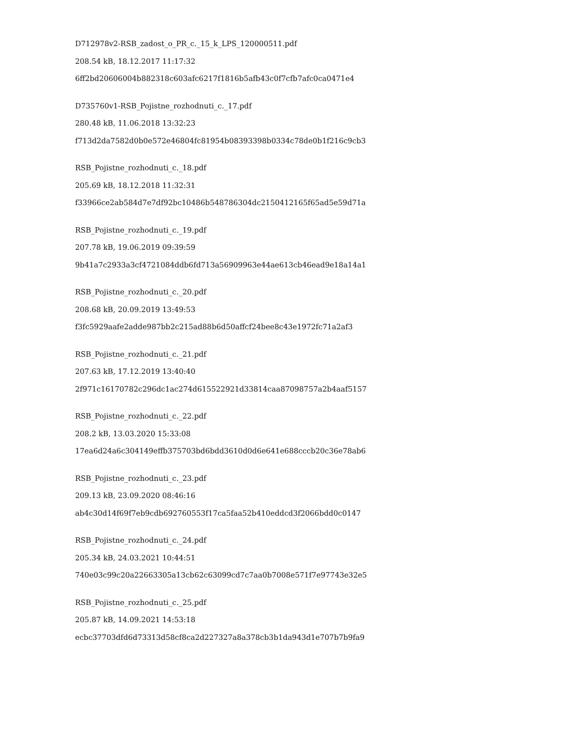D712978v2-RSB_zadost_o_PR_c._15_k_LPS_120000511.pdf
208.54 kB, 18.12.2017 11:17:32
6ff2bd20606004b882318c603afc6217f1816b5afb43c0f7cfb7afc0ca0471e4
D735760v1-RSB_Pojistne_rozhodnuti_c._17.pdf
280.48 kB, 11.06.2018 13:32:23
f713d2da7582d0b0e572e46804fc81954b08393398b0334c78de0b1f216c9cb3
RSB_Pojistne_rozhodnuti_c._18.pdf
205.69 kB, 18.12.2018 11:32:31
f33966ce2ab584d7e7df92bc10486b548786304dc2150412165f65ad5e59d71a
RSB_Pojistne_rozhodnuti_c._19.pdf
207.78 kB, 19.06.2019 09:39:59
9b41a7c2933a3cf4721084ddb6fd713a56909963e44ae613cb46ead9e18a14a1
RSB_Pojistne_rozhodnuti_c._20.pdf
208.68 kB, 20.09.2019 13:49:53
f3fc5929aafe2adde987bb2c215ad88b6d50affcf24bee8c43e1972fc71a2af3
RSB_Pojistne_rozhodnuti_c._21.pdf
207.63 kB, 17.12.2019 13:40:40
2f971c16170782c296dc1ac274d615522921d33814caa87098757a2b4aaf5157
RSB_Pojistne_rozhodnuti_c._22.pdf
208.2 kB, 13.03.2020 15:33:08
17ea6d24a6c304149effb375703bd6bdd3610d0d6e641e688cccb20c36e78ab6
RSB_Pojistne_rozhodnuti_c._23.pdf
209.13 kB, 23.09.2020 08:46:16
ab4c30d14f69f7eb9cdb692760553f17ca5faa52b410eddcd3f2066bdd0c0147
RSB_Pojistne_rozhodnuti_c._24.pdf
205.34 kB, 24.03.2021 10:44:51
740e03c99c20a22663305a13cb62c63099cd7c7aa0b7008e571f7e97743e32e5
RSB_Pojistne_rozhodnuti_c._25.pdf
205.87 kB, 14.09.2021 14:53:18
ecbc37703dfd6d73313d58cf8ca2d227327a8a378cb3b1da943d1e707b7b9fa9